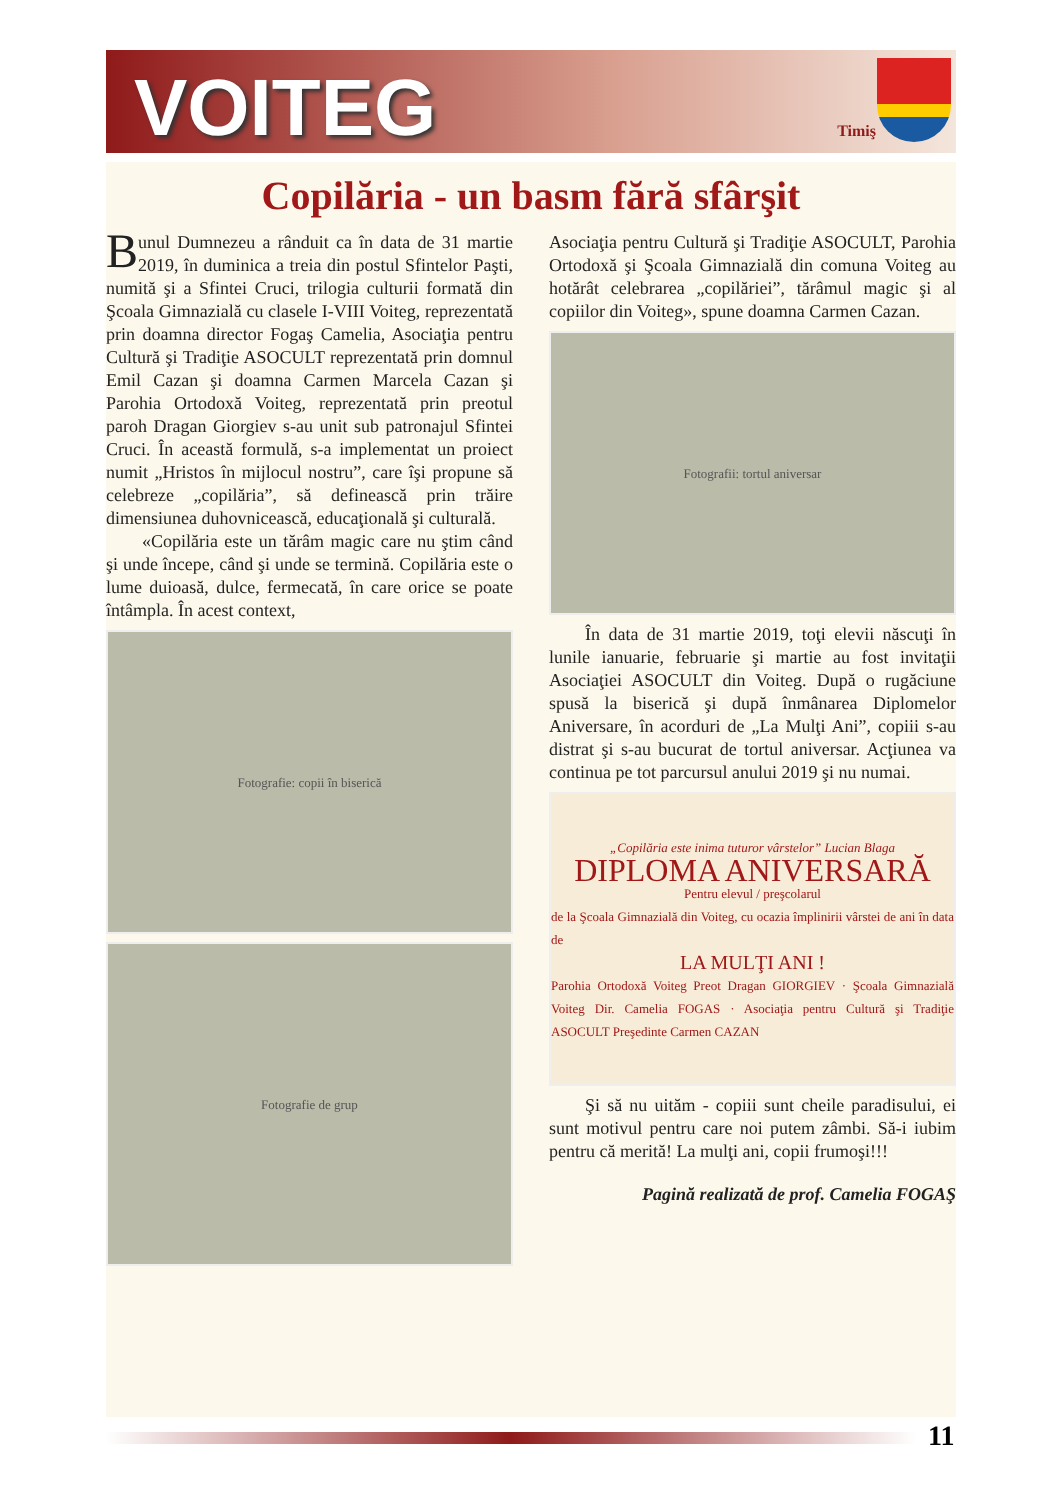VOITEG
Timiş
Copilăria - un basm fără sfârşit
Bunul Dumnezeu a rânduit ca în data de 31 martie 2019, în duminica a treia din postul Sfintelor Paşti, numită şi a Sfintei Cruci, trilogia culturii formată din Şcoala Gimnazială cu clasele I-VIII Voiteg, reprezentată prin doamna director Fogaş Camelia, Asociaţia pentru Cultură şi Tradiţie ASOCULT reprezentată prin domnul Emil Cazan şi doamna Carmen Marcela Cazan şi Parohia Ortodoxă Voiteg, reprezentată prin preotul paroh Dragan Giorgiev s-au unit sub patronajul Sfintei Cruci. În această formulă, s-a implementat un proiect numit „Hristos în mijlocul nostru”, care îşi propune să celebreze „copilăria”, să definească prin trăire dimensiunea duhovnicească, educaţională şi culturală.
«Copilăria este un tărâm magic care nu ştim când şi unde începe, când şi unde se termină. Copilăria este o lume duioasă, dulce, fermecată, în care orice se poate întâmpla. În acest context,
Fotografie: copii în biserică
Fotografie de grup
Asociaţia pentru Cultură şi Tradiţie ASOCULT, Parohia Ortodoxă şi Şcoala Gimnazială din comuna Voiteg au hotărât celebrarea „copilăriei”, tărâmul magic şi al copiilor din Voiteg», spune doamna Carmen Cazan.
Fotografii: tortul aniversar
În data de 31 martie 2019, toţi elevii născuţi în lunile ianuarie, februarie şi martie au fost invitaţii Asociaţiei ASOCULT din Voiteg. După o rugăciune spusă la biserică şi după înmânarea Diplomelor Aniversare, în acorduri de „La Mulţi Ani”, copiii s-au distrat şi s-au bucurat de tortul aniversar. Acţiunea va continua pe tot parcursul anului 2019 şi nu numai.
„Copilăria este inima tuturor vârstelor” Lucian Blaga
DIPLOMA ANIVERSARĂ
Pentru elevul / preşcolarul
de la Şcoala Gimnazială din Voiteg, cu ocazia împlinirii vârstei de ani în data de
LA MULŢI ANI !
Parohia Ortodoxă Voiteg Preot Dragan GIORGIEV · Şcoala Gimnazială Voiteg Dir. Camelia FOGAS · Asociaţia pentru Cultură şi Tradiţie ASOCULT Preşedinte Carmen CAZAN
Şi să nu uităm - copiii sunt cheile paradisului, ei sunt motivul pentru care noi putem zâmbi. Să-i iubim pentru că merită! La mulţi ani, copii frumoşi!!!
Pagină realizată de prof. Camelia FOGAŞ
11